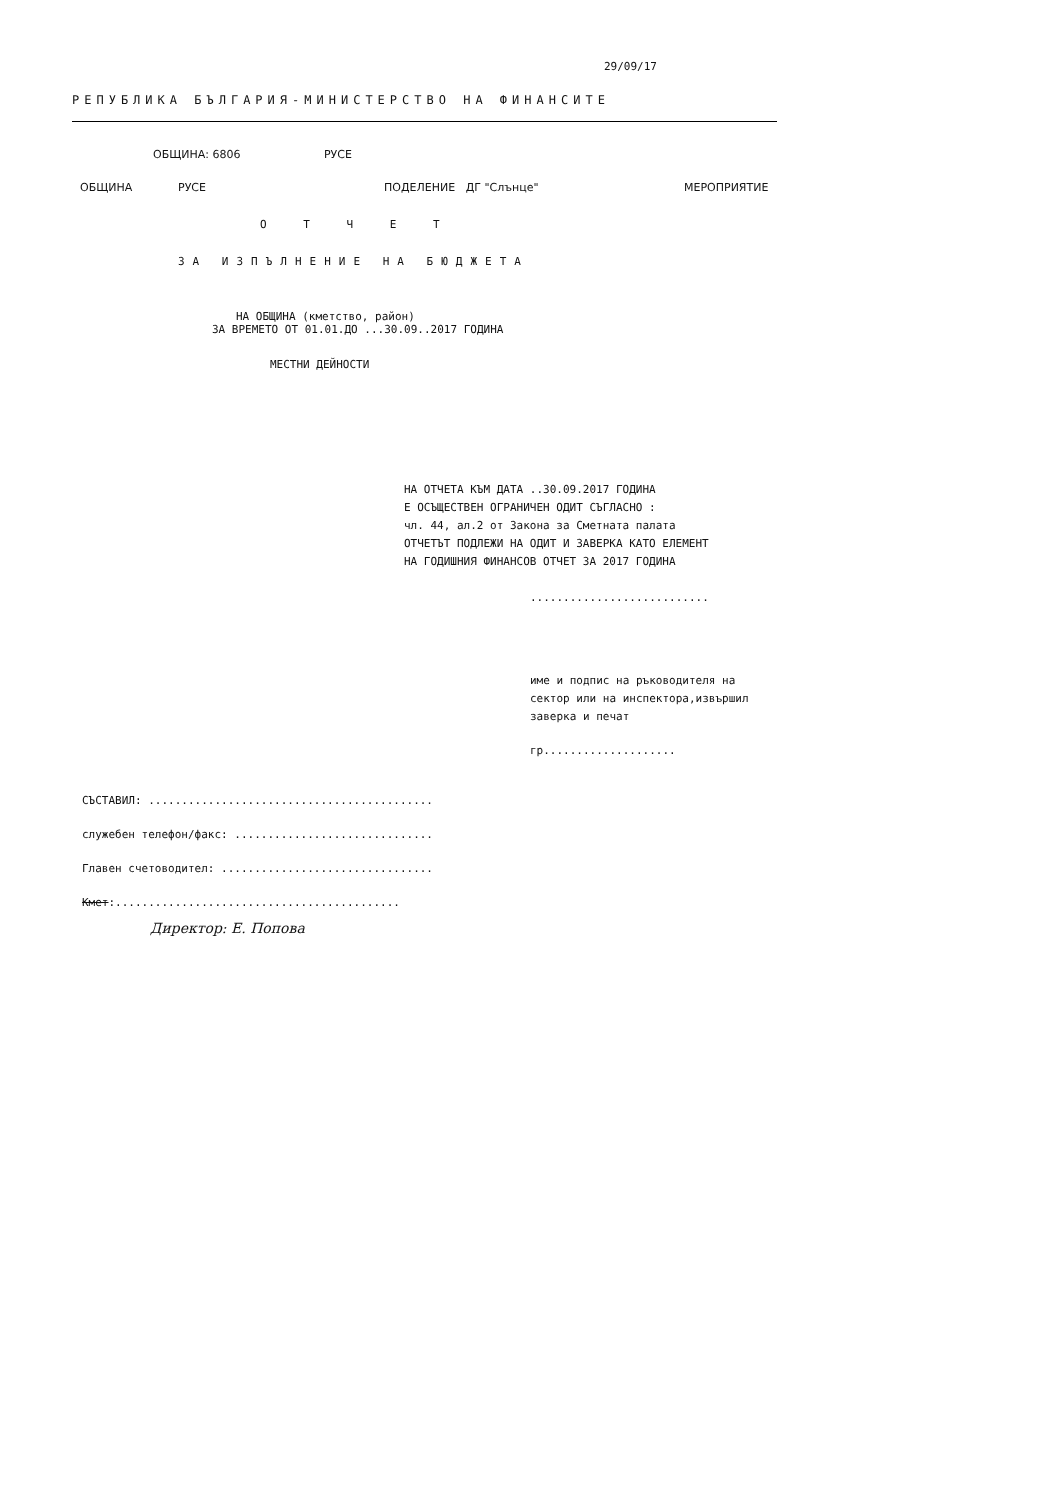29/09/17
РЕПУБЛИКА БЪЛГАРИЯ-МИНИСТЕРСТВО НА ФИНАНСИТЕ
ОБЩИНА: 6806 РУСЕ
ОБЩИНА РУСЕ ПОДЕЛЕНИЕ ДГ "Слънце" МЕРОПРИЯТИЕ
О Т Ч Е Т
ЗА ИЗПЪЛНЕНИЕ НА БЮДЖЕТА
НА ОБЩИНА (кметство, район)
ЗА ВРЕМЕТО ОТ 01.01.ДО ...30.09..2017 ГОДИНА
МЕСТНИ ДЕЙНОСТИ
НА ОТЧЕТА КЪМ ДАТА ..30.09.2017 ГОДИНА
Е ОСЪЩЕСТВЕН ОГРАНИЧЕН ОДИТ СЪГЛАСНО :
чл. 44, ал.2 от Закона за Сметната палата
ОТЧЕТЪТ ПОДЛЕЖИ НА ОДИТ И ЗАВЕРКА КАТО ЕЛЕМЕНТ
НА ГОДИШНИЯ ФИНАНСОВ ОТЧЕТ ЗА 2017 ГОДИНА
...........................
име и подпис на ръководителя на
сектор или на инспектора,извършил
заверка и печат
гр....................
СЪСТАВИЛ: ...........................................
служебен телефон/факс: ..............................
Главен счетоводител: ................................
Кмет:...........................................
Директор: Е. Попова